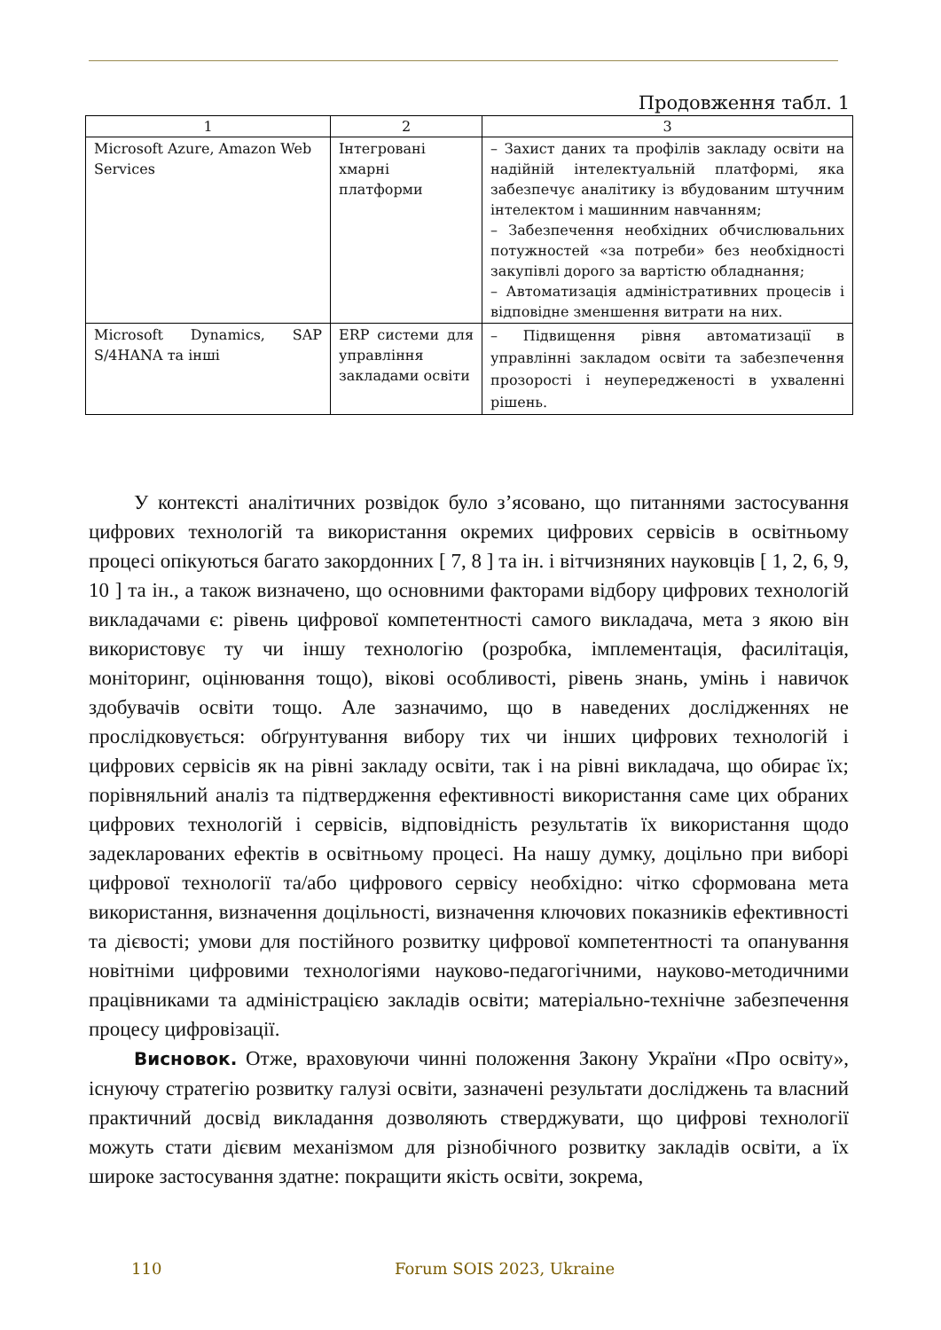Продовження табл. 1
| 1 | 2 | 3 |
| --- | --- | --- |
| Microsoft Azure, Amazon Web Services | Інтегровані хмарні платформи | – Захист даних та профілів закладу освіти на надійній інтелектуальній платформі, яка забезпечує аналітику із вбудованим штучним інтелектом і машинним навчанням; – Забезпечення необхідних обчислювальних потужностей «за потреби» без необхідності закупівлі дорого за вартістю обладнання; – Автоматизація адміністративних процесів і відповідне зменшення витрати на них. |
| Microsoft Dynamics, SAP S/4HANA та інші | ERP системи для управління закладами освіти | – Підвищення рівня автоматизації в управлінні закладом освіти та забезпечення прозорості і неупередженості в ухваленні рішень. |
У контексті аналітичних розвідок було з’ясовано, що питаннями застосування цифрових технологій та використання окремих цифрових сервісів в освітньому процесі опікуються багато закордонних [ 7, 8 ] та ін. і вітчизняних науковців [ 1, 2, 6, 9, 10 ] та ін., а також визначено, що основними факторами відбору цифрових технологій викладачами є: рівень цифрової компетентності самого викладача, мета з якою він використовує ту чи іншу технологію (розробка, імплементація, фасилітація, моніторинг, оцінювання тощо), вікові особливості, рівень знань, умінь і навичок здобувачів освіти тощо. Але зазначимо, що в наведених дослідженнях не прослідковується: обґрунтування вибору тих чи інших цифрових технологій і цифрових сервісів як на рівні закладу освіти, так і на рівні викладача, що обирає їх; порівняльний аналіз та підтвердження ефективності використання саме цих обраних цифрових технологій і сервісів, відповідність результатів їх використання щодо задекларованих ефектів в освітньому процесі. На нашу думку, доцільно при виборі цифрової технології та/або цифрового сервісу необхідно: чітко сформована мета використання, визначення доцільності, визначення ключових показників ефективності та дієвості; умови для постійного розвитку цифрової компетентності та опанування новітніми цифровими технологіями науково-педагогічними, науково-методичними працівниками та адміністрацією закладів освіти; матеріально-технічне забезпечення процесу цифровізації.
Висновок. Отже, враховуючи чинні положення Закону України «Про освіту», існуючу стратегію розвитку галузі освіти, зазначені результати досліджень та власний практичний досвід викладання дозволяють стверджувати, що цифрові технології можуть стати дієвим механізмом для різнобічного розвитку закладів освіти, а їх широке застосування здатне: покращити якість освіти, зокрема,
110 Forum SOIS 2023, Ukraine